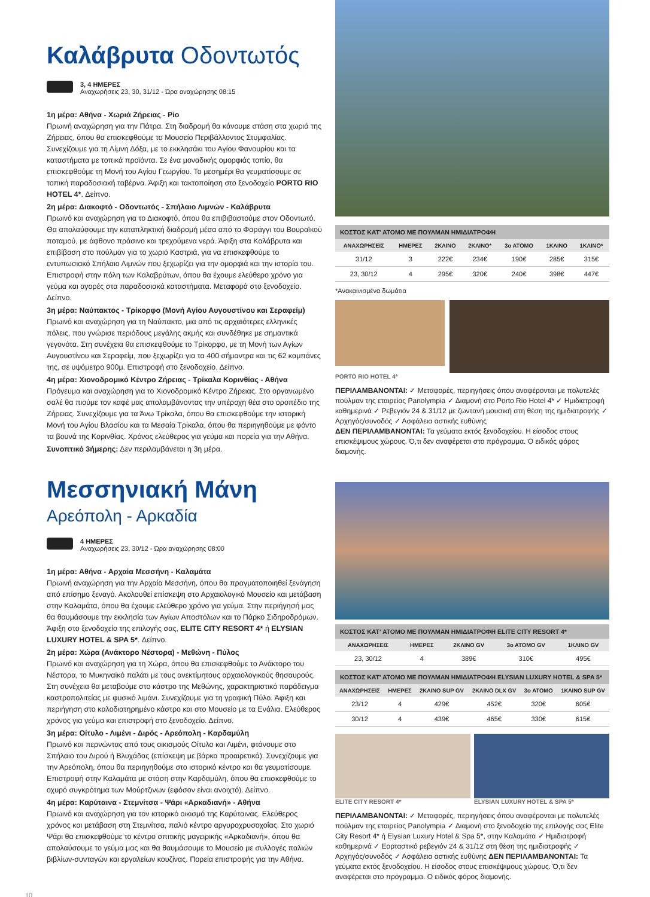Καλάβρυτα Οδοντωτός
3, 4 ΗΜΕΡΕΣ
Αναχωρήσεις 23, 30, 31/12 - Ώρα αναχώρησης 08:15
1η μέρα: Αθήνα - Χωριά Ζήρειας - Ρίο
Πρωινή αναχώρηση για την Πάτρα. Στη διαδρομή θα κάνουμε στάση στα χωριά της Ζήρειας, όπου θα επισκεφθούμε το Μουσείο Περιβάλλοντος Στυμφαλίας. Συνεχίζουμε για τη Λίμνη Δόξα, με το εκκλησάκι του Αγίου Φανουρίου και τα καταστήματα με τοπικά προϊόντα. Σε ένα μοναδικής ομορφιάς τοπίο, θα επισκεφθούμε τη Μονή του Αγίου Γεωργίου. Το μεσημέρι θα γευματίσουμε σε τοπική παραδοσιακή ταβέρνα. Άφιξη και τακτοποίηση στο ξενοδοχείο PORTO RIO HOTEL 4*. Δείπνο.
2η μέρα: Διακοφτό - Οδοντωτός - Σπήλαιο Λιμνών - Καλάβρυτα
Πρωινό και αναχώρηση για το Διακοφτό, όπου θα επιβιβαστούμε στον Οδοντωτό. Θα απολαύσουμε την καταπληκτική διαδρομή μέσα από το Φαράγγι του Βουραϊκού ποταμού, με άφθονο πράσινο και τρεχούμενα νερά. Άφιξη στα Καλάβρυτα και επιβίβαση στο πούλμαν για το χωριό Καστριά, για να επισκεφθούμε το εντυπωσιακό Σπήλαιο Λιμνών που ξεχωρίζει για την ομορφιά και την ιστορία του. Επιστροφή στην πόλη των Καλαβρύτων, όπου θα έχουμε ελεύθερο χρόνο για γεύμα και αγορές στα παραδοσιακά καταστήματα. Μεταφορά στο ξενοδοχείο. Δείπνο.
3η μέρα: Ναύπακτος - Τρίκορφο (Μονή Αγίου Αυγουστίνου και Σεραφείμ)
Πρωινό και αναχώρηση για τη Ναύπακτο, μια από τις αρχαιότερες ελληνικές πόλεις, που γνώρισε περιόδους μεγάλης ακμής και συνδέθηκε με σημαντικά γεγονότα. Στη συνέχεια θα επισκεφθούμε το Τρίκορφο, με τη Μονή των Αγίων Αυγουστίνου και Σεραφείμ, που ξεχωρίζει για τα 400 σήμαντρα και τις 62 καμπάνες της, σε υψόμετρο 900μ. Επιστροφή στο ξενοδοχείο. Δείπνο.
4η μέρα: Χιονοδρομικό Κέντρο Ζήρειας - Τρίκαλα Κορινθίας - Αθήνα
Πρόγευμα και αναχώρηση για το Χιονοδρομικό Κέντρο Ζήρειας. Στο οργανωμένο σαλέ θα πιούμε τον καφέ μας απολαμβάνοντας την υπέροχη θέα στο οροπέδιο της Ζήρειας. Συνεχίζουμε για τα Άνω Τρίκαλα, όπου θα επισκεφθούμε την ιστορική Μονή του Αγίου Βλασίου και τα Μεσαία Τρίκαλα, όπου θα περιηγηθούμε με φόντο τα βουνά της Κορινθίας. Χρόνος ελεύθερος για γεύμα και πορεία για την Αθήνα.
Συνοπτικό 3ήμερης: Δεν περιλαμβάνεται η 3η μέρα.
ΚΟΣΤΟΣ ΚΑΤ' ΑΤΟΜΟ ΜΕ ΠΟΥΛΜΑΝ ΗΜΙΔΙΑΤΡΟΦΗ
| ΑΝΑΧΩΡΗΣΕΙΣ | ΗΜΕΡΕΣ | 2ΚΛΙΝΟ | 2ΚΛΙΝΟ* | 3ο ΑΤΟΜΟ | 1ΚΛΙΝΟ | 1ΚΛΙΝΟ* |
| --- | --- | --- | --- | --- | --- | --- |
| 31/12 | 3 | 222€ | 234€ | 190€ | 285€ | 315€ |
| 23, 30/12 | 4 | 295€ | 320€ | 240€ | 398€ | 447€ |
*Ανακαινισμένα δωμάτια
PORTO RIO HOTEL 4*
ΠΕΡΙΛΑΜΒΑΝΟΝΤΑΙ: ✓ Μεταφορές, περιηγήσεις όπου αναφέρονται με πολυτελές πούλμαν της εταιρείας Panolympia ✓ Διαμονή στο Porto Rio Hotel 4* ✓ Ημιδιατροφή καθημερινά ✓ Ρεβεγιόν 24 & 31/12 με ζωντανή μουσική στη θέση της ημιδιατροφής ✓ Αρχηγός/συνοδός ✓ Ασφάλεια αστικής ευθύνης
ΔΕΝ ΠΕΡΙΛΑΜΒΑΝΟΝΤΑΙ: Τα γεύματα εκτός ξενοδοχείου. Η είσοδος στους επισκέψιμους χώρους. Ό,τι δεν αναφέρεται στο πρόγραμμα. Ο ειδικός φόρος διαμονής.
Μεσσηνιακή Μάνη
Αρεόπολη - Αρκαδία
4 ΗΜΕΡΕΣ
Αναχωρήσεις 23, 30/12 - Ώρα αναχώρησης 08:00
1η μέρα: Αθήνα - Αρχαία Μεσσήνη - Καλαμάτα
Πρωινή αναχώρηση για την Αρχαία Μεσσήνη, όπου θα πραγματοποιηθεί ξενάγηση από επίσημο ξεναγό. Ακολουθεί επίσκεψη στο Αρχαιολογικό Μουσείο και μετάβαση στην Καλαμάτα, όπου θα έχουμε ελεύθερο χρόνο για γεύμα. Στην περιήγησή μας θα θαυμάσουμε την εκκλησία των Αγίων Αποστόλων και το Πάρκο Σιδηροδρόμων. Άφιξη στο ξενοδοχείο της επιλογής σας, ELITE CITY RESORT 4* ή ELYSIAN LUXURY HOTEL & SPA 5*. Δείπνο.
2η μέρα: Χώρα (Ανάκτορο Νέστορα) - Μεθώνη - Πύλος
Πρωινό και αναχώρηση για τη Χώρα, όπου θα επισκεφθούμε το Ανάκτορο του Νέστορα, το Μυκηναϊκό παλάτι με τους ανεκτίμητους αρχαιολογικούς θησαυρούς. Στη συνέχεια θα μεταβούμε στο κάστρο της Μεθώνης, χαρακτηριστικό παράδειγμα καστροπολιτείας με φυσικό λιμάνι. Συνεχίζουμε για τη γραφική Πύλο. Άφιξη και περιήγηση στο καλοδιατηρημένο κάστρο και στο Μουσείο με τα Ενάλια. Ελεύθερος χρόνος για γεύμα και επιστροφή στο ξενοδοχείο. Δείπνο.
3η μέρα: Οίτυλο - Λιμένι - Διρός - Αρεόπολη - Καρδαμύλη
Πρωινό και περνώντας από τους οικισμούς Οίτυλο και Λιμένι, φτάνουμε στο Σπήλαιο του Διρού ή Βλυχάδας (επίσκεψη με βάρκα προαιρετικά). Συνεχίζουμε για την Αρεόπολη, όπου θα περιηγηθούμε στο ιστορικό κέντρο και θα γευματίσουμε. Επιστροφή στην Καλαμάτα με στάση στην Καρδαμύλη, όπου θα επισκεφθούμε το οχυρό συγκρότημα των Μούρτζινων (εφόσον είναι ανοιχτό). Δείπνο.
4η μέρα: Καρύταινα - Στεμνίτσα - Ψάρι «Αρκαδιανή» - Αθήνα
Πρωινό και αναχώρηση για τον ιστορικό οικισμό της Καρύταινας. Ελεύθερος χρόνος και μετάβαση στη Στεμνίτσα, παλιό κέντρο αργυροχρυσοχοΐας. Στο χωριό Ψάρι θα επισκεφθούμε το κέντρο σπιτικής μαγειρικής «Αρκαδιανή», όπου θα απολαύσουμε το γεύμα μας και θα θαυμάσουμε το Μουσείο με συλλογές παλιών βιβλίων-συνταγών και εργαλείων κουζίνας. Πορεία επιστροφής για την Αθήνα.
ΚΟΣΤΟΣ ΚΑΤ' ΑΤΟΜΟ ΜΕ ΠΟΥΛΜΑΝ ΗΜΙΔΙΑΤΡΟΦΗ ELITE CITY RESORT 4*
| ΑΝΑΧΩΡΗΣΕΙΣ | ΗΜΕΡΕΣ | 2ΚΛΙΝΟ GV | 3ο ΑΤΟΜΟ GV | 1ΚΛΙΝΟ GV |
| --- | --- | --- | --- | --- |
| 23, 30/12 | 4 | 389€ | 310€ | 495€ |
ΚΟΣΤΟΣ ΚΑΤ' ΑΤΟΜΟ ΜΕ ΠΟΥΛΜΑΝ ΗΜΙΔΙΑΤΡΟΦΗ ELYSIAN LUXURY HOTEL & SPA 5*
| ΑΝΑΧΩΡΗΣΕΙΣ | ΗΜΕΡΕΣ | 2ΚΛΙΝΟ SUP GV | 2ΚΛΙΝΟ DLX GV | 3ο ΑΤΟΜΟ | 1ΚΛΙΝΟ SUP GV |
| --- | --- | --- | --- | --- | --- |
| 23/12 | 4 | 429€ | 452€ | 320€ | 605€ |
| 30/12 | 4 | 439€ | 465€ | 330€ | 615€ |
ELITE CITY RESORT 4* ELYSIAN LUXURY HOTEL & SPA 5*
ΠΕΡΙΛΑΜΒΑΝΟΝΤΑΙ: ✓ Μεταφορές, περιηγήσεις όπου αναφέρονται με πολυτελές πούλμαν της εταιρείας Panolympia ✓ Διαμονή στο ξενοδοχείο της επιλογής σας Elite City Resort 4* ή Elysian Luxury Hotel & Spa 5*, στην Καλαμάτα ✓ Ημιδιατροφή καθημερινά ✓ Εορταστικό ρεβεγιόν 24 & 31/12 στη θέση της ημιδιατροφής ✓ Αρχηγός/συνοδός ✓ Ασφάλεια αστικής ευθύνης ΔΕΝ ΠΕΡΙΛΑΜΒΑΝΟΝΤΑΙ: Τα γεύματα εκτός ξενοδοχείου. Η είσοδος στους επισκέψιμους χώρους. Ό,τι δεν αναφέρεται στο πρόγραμμα. Ο ειδικός φόρος διαμονής.
10